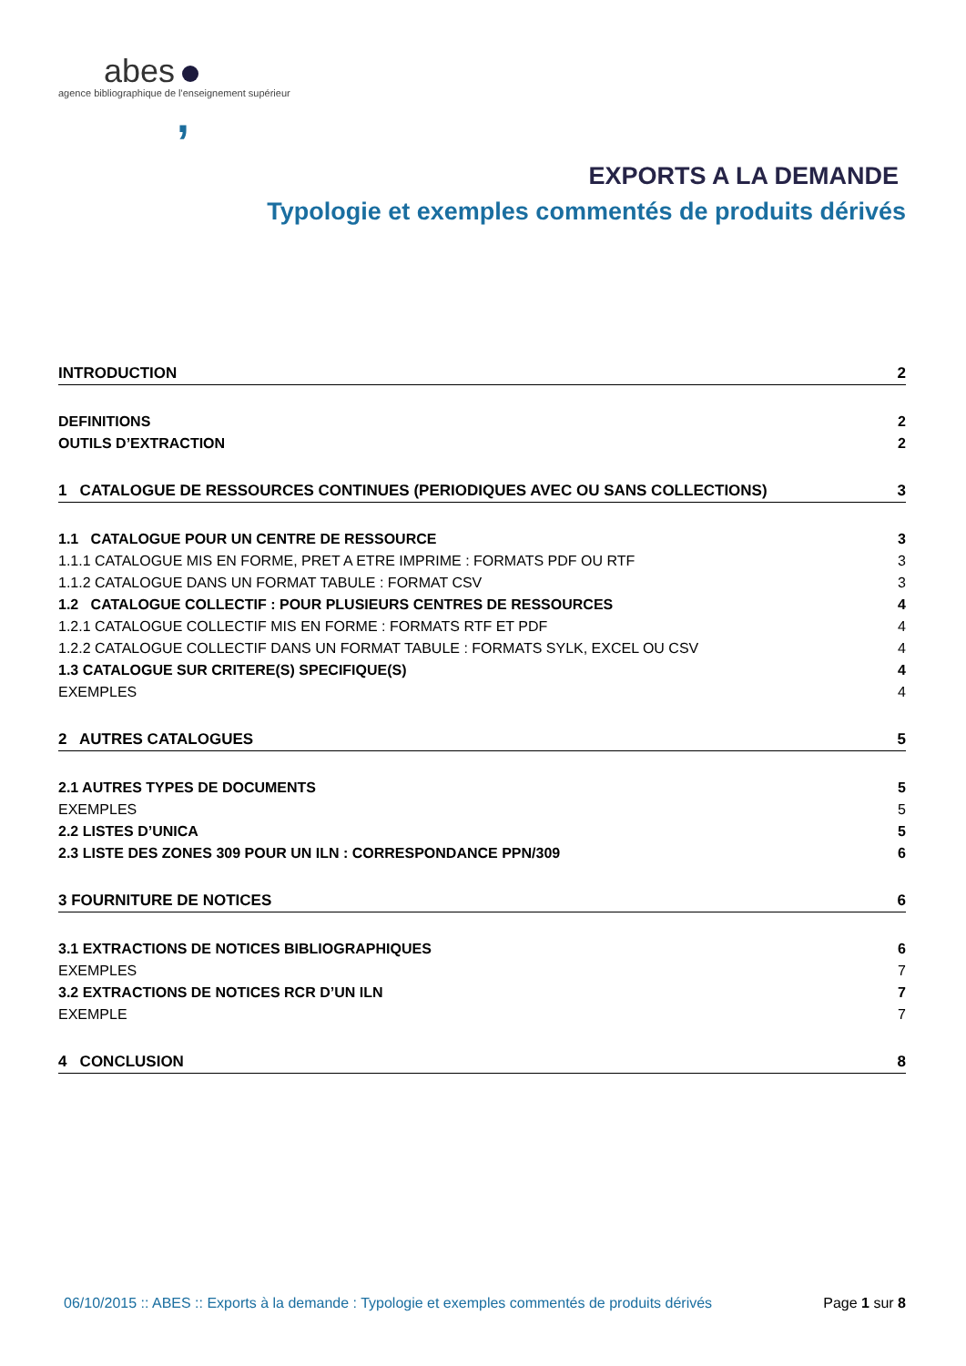abes
agence bibliographique de l'enseignement supérieur
,
EXPORTS A LA DEMANDE
Typologie et exemples commentés de produits dérivés
INTRODUCTION 2
DEFINITIONS 2
OUTILS D’EXTRACTION 2
1 CATALOGUE DE RESSOURCES CONTINUES (PERIODIQUES AVEC OU SANS COLLECTIONS) 3
1.1 CATALOGUE POUR UN CENTRE DE RESSOURCE 3
1.1.1 CATALOGUE MIS EN FORME, PRET A ETRE IMPRIME : FORMATS PDF OU RTF 3
1.1.2 CATALOGUE DANS UN FORMAT TABULE : FORMAT CSV 3
1.2 CATALOGUE COLLECTIF : POUR PLUSIEURS CENTRES DE RESSOURCES 4
1.2.1 CATALOGUE COLLECTIF MIS EN FORME : FORMATS RTF ET PDF 4
1.2.2 CATALOGUE COLLECTIF DANS UN FORMAT TABULE : FORMATS SYLK, EXCEL OU CSV 4
1.3 CATALOGUE SUR CRITERE(S) SPECIFIQUE(S) 4
EXEMPLES 4
2 AUTRES CATALOGUES 5
2.1 AUTRES TYPES DE DOCUMENTS 5
EXEMPLES 5
2.2 LISTES D’UNICA 5
2.3 LISTE DES ZONES 309 POUR UN ILN : CORRESPONDANCE PPN/309 6
3 FOURNITURE DE NOTICES 6
3.1 EXTRACTIONS DE NOTICES BIBLIOGRAPHIQUES 6
EXEMPLES 7
3.2 EXTRACTIONS DE NOTICES RCR D’UN ILN 7
EXEMPLE 7
4 CONCLUSION 8
06/10/2015 :: ABES :: Exports à la demande : Typologie et exemples commentés de produits dérivés Page 1 sur 8